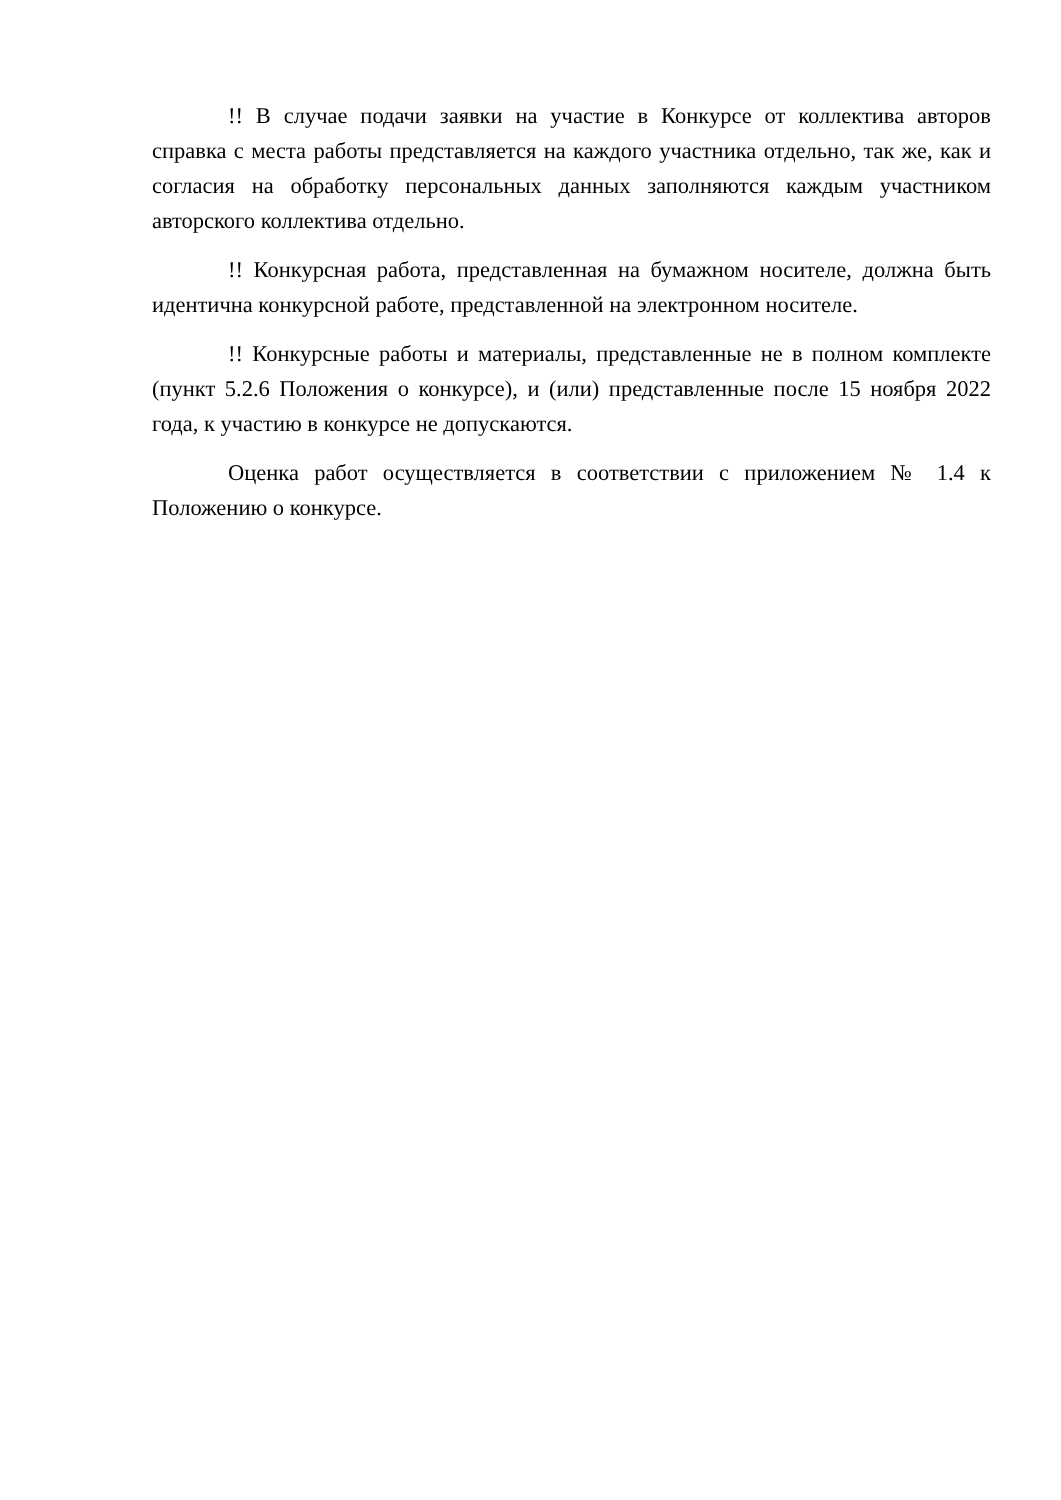!! В случае подачи заявки на участие в Конкурсе от коллектива авторов справка с места работы представляется на каждого участника отдельно, так же, как и согласия на обработку персональных данных заполняются каждым участником авторского коллектива отдельно.
!! Конкурсная работа, представленная на бумажном носителе, должна быть идентична конкурсной работе, представленной на электронном носителе.
!! Конкурсные работы и материалы, представленные не в полном комплекте (пункт 5.2.6 Положения о конкурсе), и (или) представленные после 15 ноября 2022 года, к участию в конкурсе не допускаются.
Оценка работ осуществляется в соответствии с приложением № 1.4 к Положению о конкурсе.